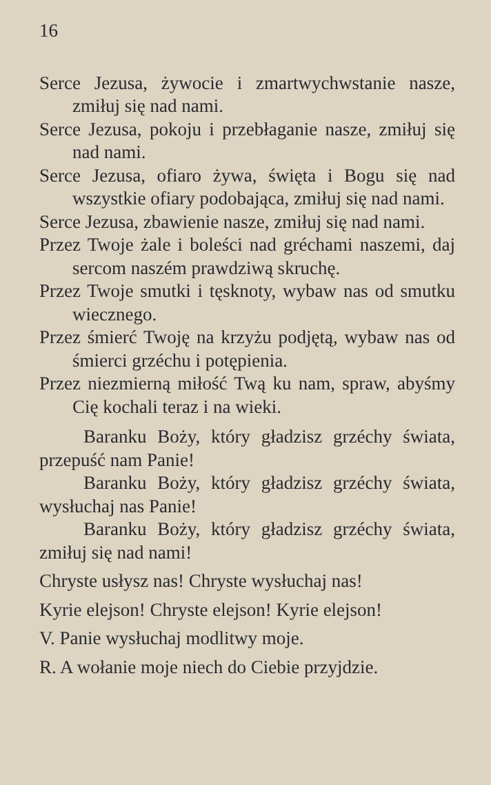16
Serce Jezusa, żywocie i zmartwychwstanie nasze, zmiłuj się nad nami.
Serce Jezusa, pokoju i przebłaganie nasze, zmiłuj się nad nami.
Serce Jezusa, ofiaro żywa, święta i Bogu się nad wszystkie ofiary podobająca, zmiłuj się nad nami.
Serce Jezusa, zbawienie nasze, zmiłuj się nad nami.
Przez Twoje żale i boleści nad gréchami naszemi, daj sercom naszém prawdziwą skruchę.
Przez Twoje smutki i tęsknoty, wybaw nas od smutku wiecznego.
Przez śmierć Twoję na krzyżu podjętą, wybaw nas od śmierci grzéchu i potępienia.
Przez niezmierną miłość Twą ku nam, spraw, abyśmy Cię kochali teraz i na wieki.
Baranku Boży, który gładzisz grzéchy świata, przepuść nam Panie!
Baranku Boży, który gładzisz grzéchy świata, wysłuchaj nas Panie!
Baranku Boży, który gładzisz grzéchy świata, zmiłuj się nad nami!
Chryste usłysz nas! Chryste wysłuchaj nas!
Kyrie elejson! Chryste elejson! Kyrie elejson!
V. Panie wysłuchaj modlitwy moje.
R. A wołanie moje niech do Ciebie przyjdzie.